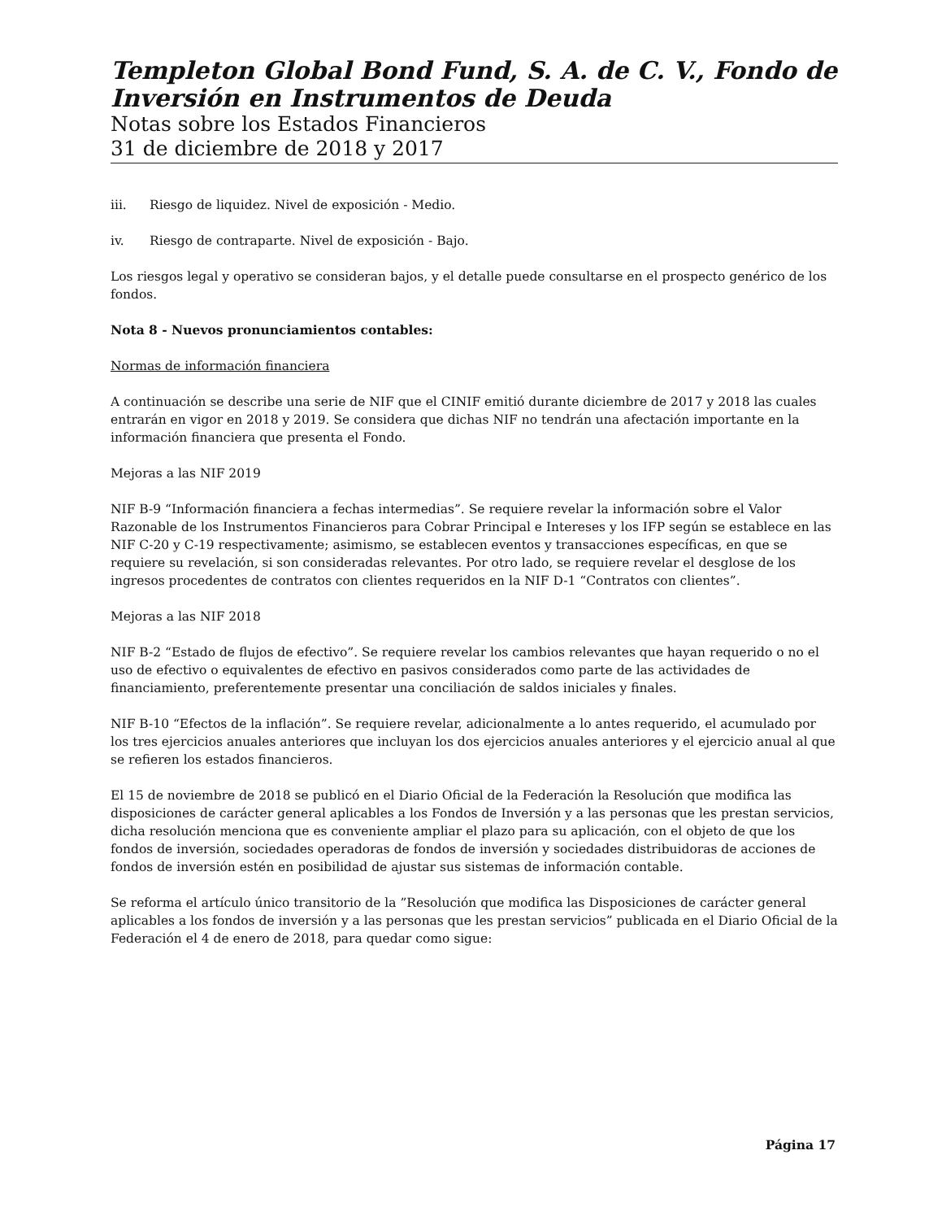Templeton Global Bond Fund, S. A. de C. V., Fondo de Inversión en Instrumentos de Deuda
Notas sobre los Estados Financieros
31 de diciembre de 2018 y 2017
iii. Riesgo de liquidez. Nivel de exposición - Medio.
iv. Riesgo de contraparte. Nivel de exposición - Bajo.
Los riesgos legal y operativo se consideran bajos, y el detalle puede consultarse en el prospecto genérico de los fondos.
Nota 8 - Nuevos pronunciamientos contables:
Normas de información financiera
A continuación se describe una serie de NIF que el CINIF emitió durante diciembre de 2017 y 2018 las cuales entrarán en vigor en 2018 y 2019. Se considera que dichas NIF no tendrán una afectación importante en la información financiera que presenta el Fondo.
Mejoras a las NIF 2019
NIF B-9 “Información financiera a fechas intermedias”. Se requiere revelar la información sobre el Valor Razonable de los Instrumentos Financieros para Cobrar Principal e Intereses y los IFP según se establece en las NIF C-20 y C-19 respectivamente; asimismo, se establecen eventos y transacciones específicas, en que se requiere su revelación, si son consideradas relevantes. Por otro lado, se requiere revelar el desglose de los ingresos procedentes de contratos con clientes requeridos en la NIF D-1 “Contratos con clientes”.
Mejoras a las NIF 2018
NIF B-2 “Estado de flujos de efectivo”. Se requiere revelar los cambios relevantes que hayan requerido o no el uso de efectivo o equivalentes de efectivo en pasivos considerados como parte de las actividades de financiamiento, preferentemente presentar una conciliación de saldos iniciales y finales.
NIF B-10 “Efectos de la inflación”. Se requiere revelar, adicionalmente a lo antes requerido, el acumulado por los tres ejercicios anuales anteriores que incluyan los dos ejercicios anuales anteriores y el ejercicio anual al que se refieren los estados financieros.
El 15 de noviembre de 2018 se publicó en el Diario Oficial de la Federación la Resolución que modifica las disposiciones de carácter general aplicables a los Fondos de Inversión y a las personas que les prestan servicios, dicha resolución menciona que es conveniente ampliar el plazo para su aplicación, con el objeto de que los fondos de inversión, sociedades operadoras de fondos de inversión y sociedades distribuidoras de acciones de fondos de inversión estén en posibilidad de ajustar sus sistemas de información contable.
Se reforma el artículo único transitorio de la ”Resolución que modifica las Disposiciones de carácter general aplicables a los fondos de inversión y a las personas que les prestan servicios” publicada en el Diario Oficial de la Federación el 4 de enero de 2018, para quedar como sigue:
Página 17